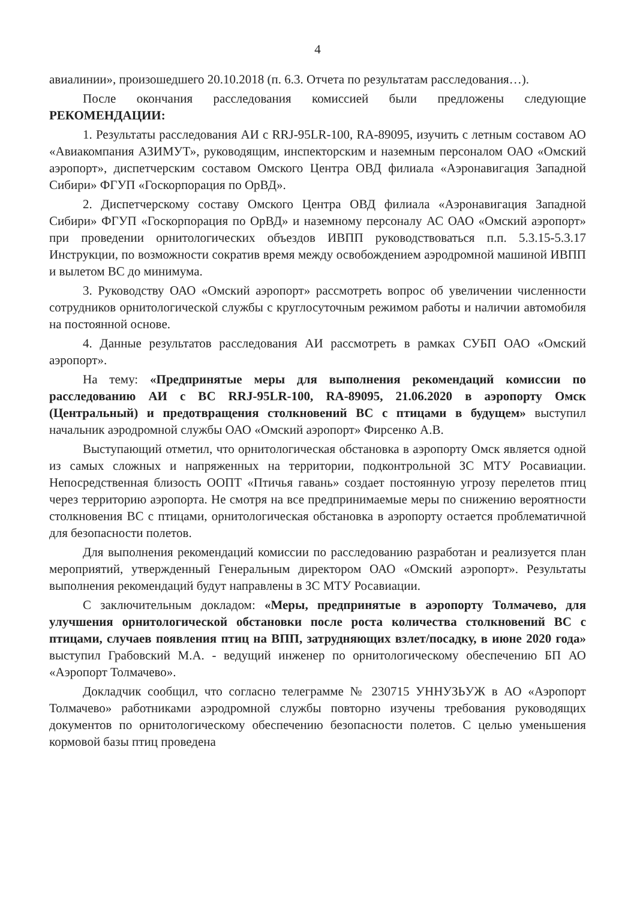4
авиалинии», произошедшего 20.10.2018 (п. 6.3. Отчета по результатам расследования…).
После окончания расследования комиссией были предложены следующие РЕКОМЕНДАЦИИ:
1. Результаты расследования АИ с RRJ-95LR-100, RA-89095, изучить с летным составом АО «Авиакомпания АЗИМУТ», руководящим, инспекторским и наземным персоналом ОАО «Омский аэропорт», диспетчерским составом Омского Центра ОВД филиала «Аэронавигация Западной Сибири» ФГУП «Госкорпорация по ОрВД».
2. Диспетчерскому составу Омского Центра ОВД филиала «Аэронавигация Западной Сибири» ФГУП «Госкорпорация по ОрВД» и наземному персоналу АС ОАО «Омский аэропорт» при проведении орнитологических объездов ИВПП руководствоваться п.п. 5.3.15-5.3.17 Инструкции, по возможности сократив время между освобождением аэродромной машиной ИВПП и вылетом ВС до минимума.
3. Руководству ОАО «Омский аэропорт» рассмотреть вопрос об увеличении численности сотрудников орнитологической службы с круглосуточным режимом работы и наличии автомобиля на постоянной основе.
4. Данные результатов расследования АИ рассмотреть в рамках СУБП ОАО «Омский аэропорт».
На тему: «Предпринятые меры для выполнения рекомендаций комиссии по расследованию АИ с ВС RRJ-95LR-100, RA-89095, 21.06.2020 в аэропорту Омск (Центральный) и предотвращения столкновений ВС с птицами в будущем» выступил начальник аэродромной службы ОАО «Омский аэропорт» Фирсенко А.В.
Выступающий отметил, что орнитологическая обстановка в аэропорту Омск является одной из самых сложных и напряженных на территории, подконтрольной ЗС МТУ Росавиации. Непосредственная близость ООПТ «Птичья гавань» создает постоянную угрозу перелетов птиц через территорию аэропорта. Не смотря на все предпринимаемые меры по снижению вероятности столкновения ВС с птицами, орнитологическая обстановка в аэропорту остается проблематичной для безопасности полетов.
Для выполнения рекомендаций комиссии по расследованию разработан и реализуется план мероприятий, утвержденный Генеральным директором ОАО «Омский аэропорт». Результаты выполнения рекомендаций будут направлены в ЗС МТУ Росавиации.
С заключительным докладом: «Меры, предпринятые в аэропорту Толмачево, для улучшения орнитологической обстановки после роста количества столкновений ВС с птицами, случаев появления птиц на ВПП, затрудняющих взлет/посадку, в июне 2020 года» выступил Грабовский М.А. - ведущий инженер по орнитологическому обеспечению БП АО «Аэропорт Толмачево».
Докладчик сообщил, что согласно телеграмме № 230715 УННУЗЬУЖ в АО «Аэропорт Толмачево» работниками аэродромной службы повторно изучены требования руководящих документов по орнитологическому обеспечению безопасности полетов. С целью уменьшения кормовой базы птиц проведена